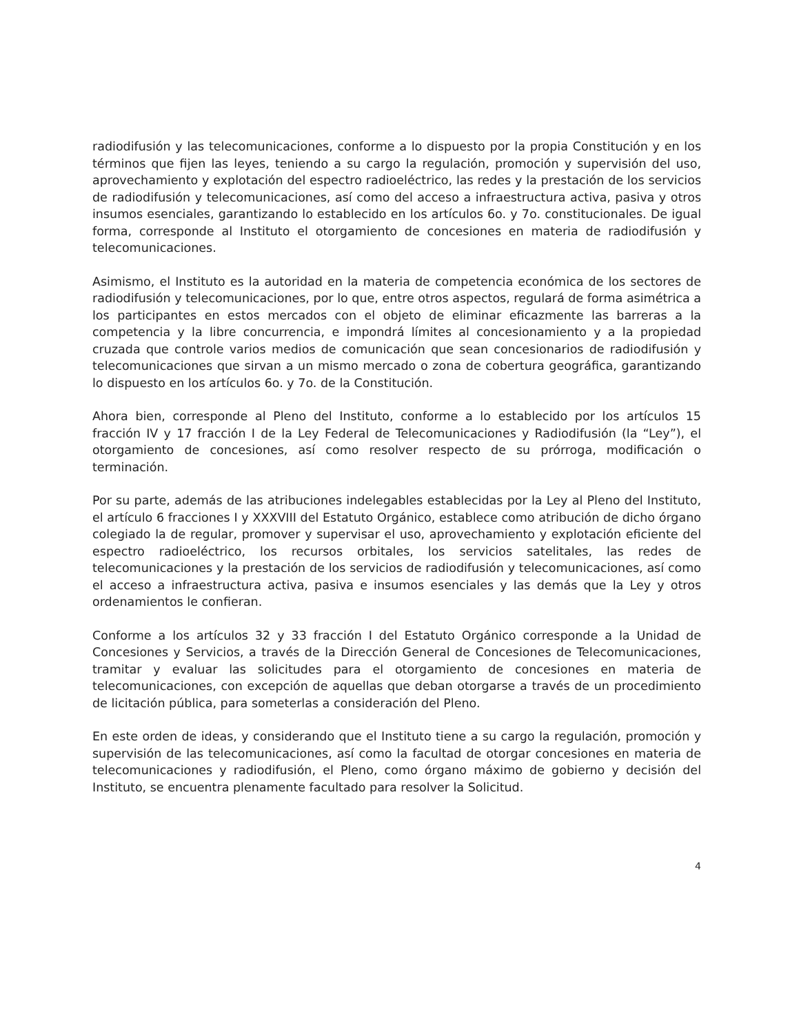radiodifusión y las telecomunicaciones, conforme a lo dispuesto por la propia Constitución y en los términos que fijen las leyes, teniendo a su cargo la regulación, promoción y supervisión del uso, aprovechamiento y explotación del espectro radioeléctrico, las redes y la prestación de los servicios de radiodifusión y telecomunicaciones, así como del acceso a infraestructura activa, pasiva y otros insumos esenciales, garantizando lo establecido en los artículos 6o. y 7o. constitucionales. De igual forma, corresponde al Instituto el otorgamiento de concesiones en materia de radiodifusión y telecomunicaciones.
Asimismo, el Instituto es la autoridad en la materia de competencia económica de los sectores de radiodifusión y telecomunicaciones, por lo que, entre otros aspectos, regulará de forma asimétrica a los participantes en estos mercados con el objeto de eliminar eficazmente las barreras a la competencia y la libre concurrencia, e impondrá límites al concesionamiento y a la propiedad cruzada que controle varios medios de comunicación que sean concesionarios de radiodifusión y telecomunicaciones que sirvan a un mismo mercado o zona de cobertura geográfica, garantizando lo dispuesto en los artículos 6o. y 7o. de la Constitución.
Ahora bien, corresponde al Pleno del Instituto, conforme a lo establecido por los artículos 15 fracción IV y 17 fracción I de la Ley Federal de Telecomunicaciones y Radiodifusión (la “Ley”), el otorgamiento de concesiones, así como resolver respecto de su prórroga, modificación o terminación.
Por su parte, además de las atribuciones indelegables establecidas por la Ley al Pleno del Instituto, el artículo 6 fracciones I y XXXVIII del Estatuto Orgánico, establece como atribución de dicho órgano colegiado la de regular, promover y supervisar el uso, aprovechamiento y explotación eficiente del espectro radioeléctrico, los recursos orbitales, los servicios satelitales, las redes de telecomunicaciones y la prestación de los servicios de radiodifusión y telecomunicaciones, así como el acceso a infraestructura activa, pasiva e insumos esenciales y las demás que la Ley y otros ordenamientos le confieran.
Conforme a los artículos 32 y 33 fracción I del Estatuto Orgánico corresponde a la Unidad de Concesiones y Servicios, a través de la Dirección General de Concesiones de Telecomunicaciones, tramitar y evaluar las solicitudes para el otorgamiento de concesiones en materia de telecomunicaciones, con excepción de aquellas que deban otorgarse a través de un procedimiento de licitación pública, para someterlas a consideración del Pleno.
En este orden de ideas, y considerando que el Instituto tiene a su cargo la regulación, promoción y supervisión de las telecomunicaciones, así como la facultad de otorgar concesiones en materia de telecomunicaciones y radiodifusión, el Pleno, como órgano máximo de gobierno y decisión del Instituto, se encuentra plenamente facultado para resolver la Solicitud.
4